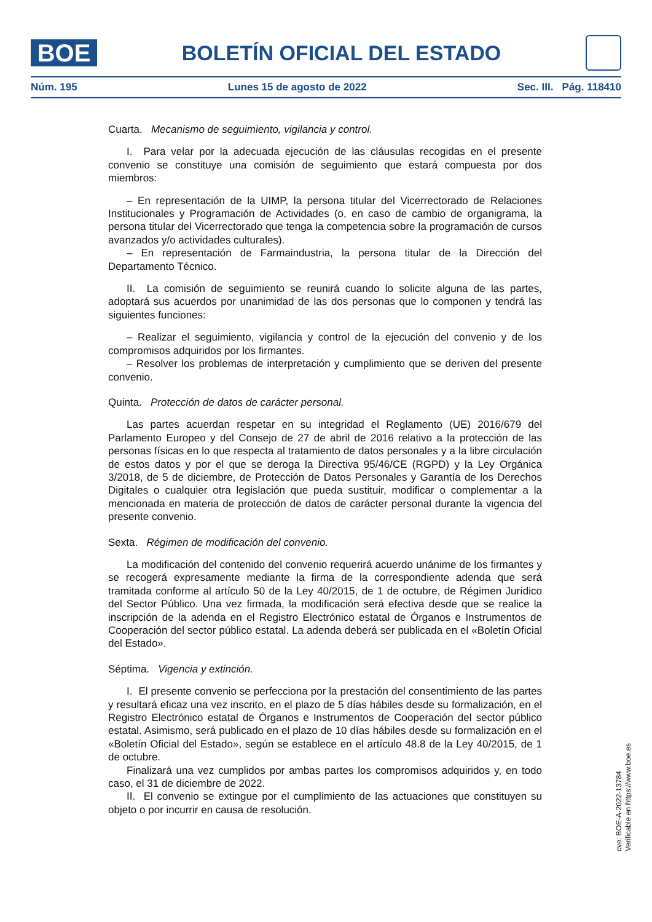BOE
BOLETÍN OFICIAL DEL ESTADO
Núm. 195 Lunes 15 de agosto de 2022 Sec. III. Pág. 118410
Cuarta. Mecanismo de seguimiento, vigilancia y control.
I. Para velar por la adecuada ejecución de las cláusulas recogidas en el presente convenio se constituye una comisión de seguimiento que estará compuesta por dos miembros:
– En representación de la UIMP, la persona titular del Vicerrectorado de Relaciones Institucionales y Programación de Actividades (o, en caso de cambio de organigrama, la persona titular del Vicerrectorado que tenga la competencia sobre la programación de cursos avanzados y/o actividades culturales).
– En representación de Farmaindustria, la persona titular de la Dirección del Departamento Técnico.
II. La comisión de seguimiento se reunirá cuando lo solicite alguna de las partes, adoptará sus acuerdos por unanimidad de las dos personas que lo componen y tendrá las siguientes funciones:
– Realizar el seguimiento, vigilancia y control de la ejecución del convenio y de los compromisos adquiridos por los firmantes.
– Resolver los problemas de interpretación y cumplimiento que se deriven del presente convenio.
Quinta. Protección de datos de carácter personal.
Las partes acuerdan respetar en su integridad el Reglamento (UE) 2016/679 del Parlamento Europeo y del Consejo de 27 de abril de 2016 relativo a la protección de las personas físicas en lo que respecta al tratamiento de datos personales y a la libre circulación de estos datos y por el que se deroga la Directiva 95/46/CE (RGPD) y la Ley Orgánica 3/2018, de 5 de diciembre, de Protección de Datos Personales y Garantía de los Derechos Digitales o cualquier otra legislación que pueda sustituir, modificar o complementar a la mencionada en materia de protección de datos de carácter personal durante la vigencia del presente convenio.
Sexta. Régimen de modificación del convenio.
La modificación del contenido del convenio requerirá acuerdo unánime de los firmantes y se recogerá expresamente mediante la firma de la correspondiente adenda que será tramitada conforme al artículo 50 de la Ley 40/2015, de 1 de octubre, de Régimen Jurídico del Sector Público. Una vez firmada, la modificación será efectiva desde que se realice la inscripción de la adenda en el Registro Electrónico estatal de Órganos e Instrumentos de Cooperación del sector público estatal. La adenda deberá ser publicada en el «Boletín Oficial del Estado».
Séptima. Vigencia y extinción.
I. El presente convenio se perfecciona por la prestación del consentimiento de las partes y resultará eficaz una vez inscrito, en el plazo de 5 días hábiles desde su formalización, en el Registro Electrónico estatal de Órganos e Instrumentos de Cooperación del sector público estatal. Asimismo, será publicado en el plazo de 10 días hábiles desde su formalización en el «Boletín Oficial del Estado», según se establece en el artículo 48.8 de la Ley 40/2015, de 1 de octubre.
Finalizará una vez cumplidos por ambas partes los compromisos adquiridos y, en todo caso, el 31 de diciembre de 2022.
II. El convenio se extingue por el cumplimiento de las actuaciones que constituyen su objeto o por incurrir en causa de resolución.
cve: BOE-A-2022-13784
Verificable en https://www.boe.es